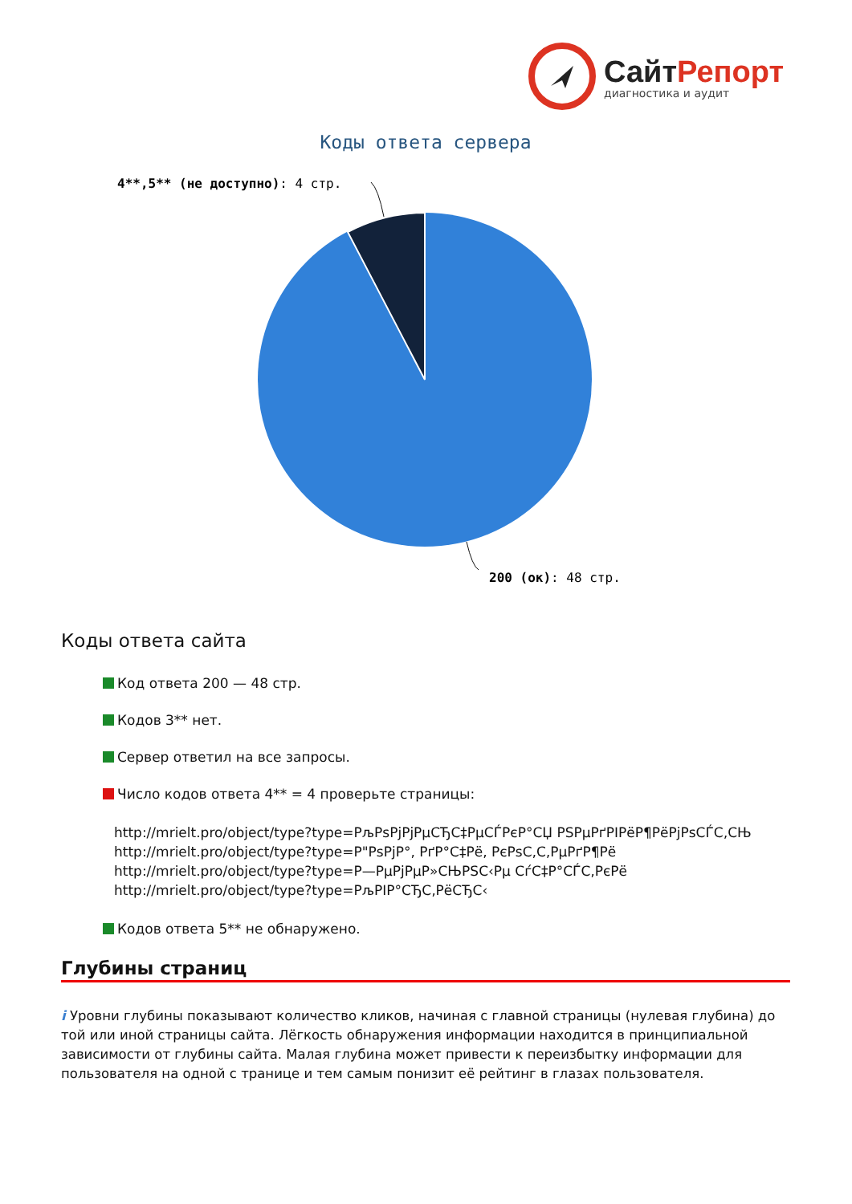Сайт Репорт
диагностика и аудит
Коды ответа сервера
4**,5** (не доступно): 4 стр.
200 (ок): 48 стр.
Коды ответа сайта
Код ответа 200 — 48 стр.
Кодов 3** нет.
Сервер ответил на все запросы.
Число кодов ответа 4** = 4 проверьте страницы:
http://mrielt.pro/object/type?type=РљРѕРјРјРµСЂС‡РµСЃРєР°СЏ РЅРµРґРІРёР¶РёРјРѕСЃС‚СЊ
http://mrielt.pro/object/type?type=Р"РѕРјР°, РґР°С‡Рё, РєРѕС‚С‚РµРґР¶Рё
http://mrielt.pro/object/type?type=Р—РµРјРµР»СЊРЅС‹Рµ СѓС‡Р°СЃС‚РєРё
http://mrielt.pro/object/type?type=РљРІР°СЂС‚РёСЂС‹
Кодов ответа 5** не обнаружено.
Глубины страниц
i Уровни глубины показывают количество кликов, начиная с главной страницы (нулевая глубина) до той или иной страницы сайта. Лёгкость обнаружения информации находится в принципиальной зависимости от глубины сайта. Малая глубина может привести к переизбытку информации для пользователя на одной с транице и тем самым понизит её рейтинг в глазах пользователя.